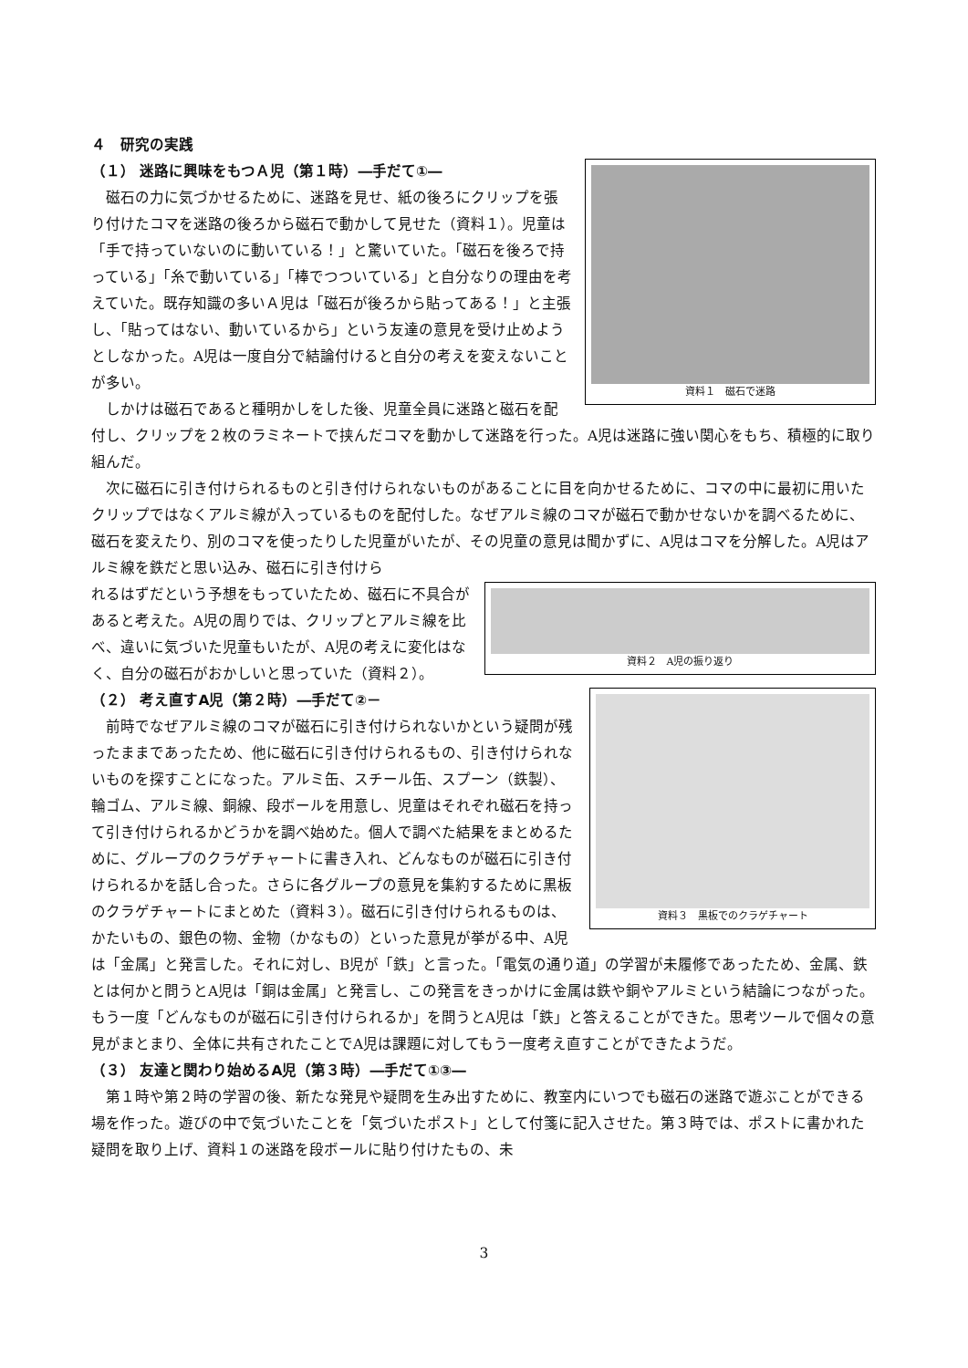４　研究の実践
（１） 迷路に興味をもつＡ児（第１時）―手だて①―
資料１　磁石で迷路
磁石の力に気づかせるために、迷路を見せ、紙の後ろにクリップを張り付けたコマを迷路の後ろから磁石で動かして見せた（資料１）。児童は「手で持っていないのに動いている！」と驚いていた。「磁石を後ろで持っている」「糸で動いている」「棒でつついている」と自分なりの理由を考えていた。既存知識の多いＡ児は「磁石が後ろから貼ってある！」と主張し、「貼ってはない、動いているから」という友達の意見を受け止めようとしなかった。A児は一度自分で結論付けると自分の考えを変えないことが多い。
しかけは磁石であると種明かしをした後、児童全員に迷路と磁石を配付し、クリップを２枚のラミネートで挟んだコマを動かして迷路を行った。A児は迷路に強い関心をもち、積極的に取り組んだ。
次に磁石に引き付けられるものと引き付けられないものがあることに目を向かせるために、コマの中に最初に用いたクリップではなくアルミ線が入っているものを配付した。なぜアルミ線のコマが磁石で動かせないかを調べるために、磁石を変えたり、別のコマを使ったりした児童がいたが、その児童の意見は聞かずに、A児はコマを分解した。A児はアルミ線を鉄だと思い込み、磁石に引き付けら
資料２　A児の振り返り
れるはずだという予想をもっていたため、磁石に不具合があると考えた。A児の周りでは、クリップとアルミ線を比べ、違いに気づいた児童もいたが、A児の考えに変化はなく、自分の磁石がおかしいと思っていた（資料２）。
（２） 考え直すA児（第２時）―手だて②－
資料３　黒板でのクラゲチャート
前時でなぜアルミ線のコマが磁石に引き付けられないかという疑問が残ったままであったため、他に磁石に引き付けられるもの、引き付けられないものを探すことになった。アルミ缶、スチール缶、スプーン（鉄製）、輪ゴム、アルミ線、銅線、段ボールを用意し、児童はそれぞれ磁石を持って引き付けられるかどうかを調べ始めた。個人で調べた結果をまとめるために、グループのクラゲチャートに書き入れ、どんなものが磁石に引き付けられるかを話し合った。さらに各グループの意見を集約するために黒板のクラゲチャートにまとめた（資料３）。磁石に引き付けられるものは、かたいもの、銀色の物、金物（かなもの）といった意見が挙がる中、A児は「金属」と発言した。それに対し、B児が「鉄」と言った。「電気の通り道」の学習が未履修であったため、金属、鉄とは何かと問うとA児は「銅は金属」と発言し、この発言をきっかけに金属は鉄や銅やアルミという結論につながった。もう一度「どんなものが磁石に引き付けられるか」を問うとA児は「鉄」と答えることができた。思考ツールで個々の意見がまとまり、全体に共有されたことでA児は課題に対してもう一度考え直すことができたようだ。
（３） 友達と関わり始めるA児（第３時）―手だて①③―
第１時や第２時の学習の後、新たな発見や疑問を生み出すために、教室内にいつでも磁石の迷路で遊ぶことができる場を作った。遊びの中で気づいたことを「気づいたポスト」として付箋に記入させた。第３時では、ポストに書かれた疑問を取り上げ、資料１の迷路を段ボールに貼り付けたもの、未
3